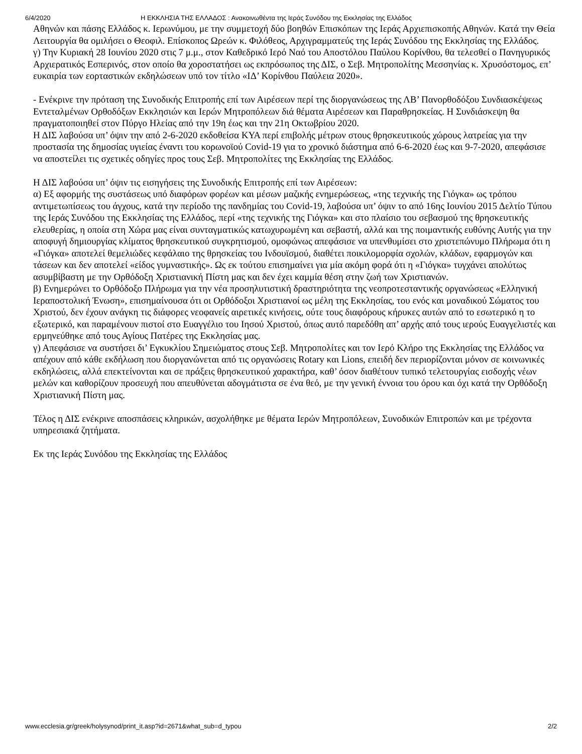6/4/2020 Η ΕΚΚΛΗΣΙΑ ΤΗΣ ΕΛΛΑΔΟΣ : Ανακοινωθέντα της Ιεράς Συνόδου της Εκκλησίας της Ελλάδος
Αθηνών και πάσης Ελλάδος κ. Ιερωνύμου, με την συμμετοχή δύο βοηθών Επισκόπων της Ιεράς Αρχιεπισκοπής Αθηνών. Κατά την Θεία Λειτουργία θα ομιλήσει ο Θεοφιλ. Επίσκοπος Ωρεών κ. Φιλόθεος, Αρχιγραμματεύς της Ιεράς Συνόδου της Εκκλησίας της Ελλάδος.
γ) Την Κυριακή 28 Ιουνίου 2020 στις 7 μ.μ., στον Καθεδρικό Ιερό Ναό του Αποστόλου Παύλου Κορίνθου, θα τελεσθεί ο Πανηγυρικός Αρχιερατικός Εσπερινός, στον οποίο θα χοροστατήσει ως εκπρόσωπος της ΔΙΣ, ο Σεβ. Μητροπολίτης Μεσσηνίας κ. Χρυσόστομος, επ’ ευκαιρία των εορταστικών εκδηλώσεων υπό τον τίτλο «ΙΔ’ Κορίνθου Παύλεια 2020».
- Ενέκρινε την πρόταση της Συνοδικής Επιτροπής επί των Αιρέσεων περί της διοργανώσεως της ΛΒ’ Πανορθοδόξου Συνδιασκέψεως Εντεταλμένων Ορθοδόξων Εκκλησιών και Ιερών Μητροπόλεων διά θέματα Αιρέσεων και Παραθρησκείας. Η Συνδιάσκεψη θα πραγματοποιηθεί στον Πύργο Ηλείας από την 19η έως και την 21η Οκτωβρίου 2020.
Η ΔΙΣ λαβούσα υπ’ όψιν την από 2-6-2020 εκδοθείσα ΚΥΑ περί επιβολής μέτρων στους θρησκευτικούς χώρους λατρείας για την προστασία της δημοσίας υγιείας έναντι του κορωνοϊού Covid-19 για το χρονικό διάστημα από 6-6-2020 έως και 9-7-2020, απεφάσισε να αποστείλει τις σχετικές οδηγίες προς τους Σεβ. Μητροπολίτες της Εκκλησίας της Ελλάδος.
Η ΔΙΣ λαβούσα υπ’ όψιν τις εισηγήσεις της Συνοδικής Επιτροπής επί των Αιρέσεων:
α) Εξ αφορμής της συστάσεως υπό διαφόρων φορέων και μέσων μαζικής ενημερώσεως, «της τεχνικής της Γιόγκα» ως τρόπου αντιμετωπίσεως του άγχους, κατά την περίοδο της πανδημίας του Covid-19, λαβούσα υπ’ όψιν το από 16ης Ιουνίου 2015 Δελτίο Τύπου της Ιεράς Συνόδου της Εκκλησίας της Ελλάδος, περί «της τεχνικής της Γιόγκα» και στο πλαίσιο του σεβασμού της θρησκευτικής ελευθερίας, η οποία στη Χώρα μας είναι συνταγματικώς κατωχυρωμένη και σεβαστή, αλλά και της ποιμαντικής ευθύνης Αυτής για την αποφυγή δημιουργίας κλίματος θρησκευτικού συγκρητισμού, ομοφώνως απεφάσισε να υπενθυμίσει στο χριστεπώνυμο Πλήρωμα ότι η «Γιόγκα» αποτελεί θεμελιώδες κεφάλαιο της θρησκείας του Ινδουϊσμού, διαθέτει ποικιλομορφία σχολών, κλάδων, εφαρμογών και τάσεων και δεν αποτελεί «είδος γυμναστικής». Ως εκ τούτου επισημαίνει για μία ακόμη φορά ότι η «Γιόγκα» τυγχάνει απολύτως ασυμβίβαστη με την Ορθόδοξη Χριστιανική Πίστη μας και δεν έχει καμμία θέση στην ζωή των Χριστιανών.
β) Ενημερώνει το Ορθόδοξο Πλήρωμα για την νέα προσηλυτιστική δραστηριότητα της νεοπροτεσταντικής οργανώσεως «Ελληνική Ιεραποστολική Ένωση», επισημαίνουσα ότι οι Ορθόδοξοι Χριστιανοί ως μέλη της Εκκλησίας, του ενός και μοναδικού Σώματος του Χριστού, δεν έχουν ανάγκη τις διάφορες νεοφανείς αιρετικές κινήσεις, ούτε τους διαφόρους κήρυκες αυτών από το εσωτερικό η το εξωτερικό, και παραμένουν πιστοί στο Ευαγγέλιο του Ιησού Χριστού, όπως αυτό παρεδόθη απ’ αρχής από τους ιερούς Ευαγγελιστές και ερμηνεύθηκε από τους Αγίους Πατέρες της Εκκλησίας μας.
γ) Απεφάσισε να συστήσει δι’ Εγκυκλίου Σημειώματος στους Σεβ. Μητροπολίτες και τον Ιερό Κλήρο της Εκκλησίας της Ελλάδος να απέχουν από κάθε εκδήλωση που διοργανώνεται από τις οργανώσεις Rotary και Lions, επειδή δεν περιορίζονται μόνον σε κοινωνικές εκδηλώσεις, αλλά επεκτείνονται και σε πράξεις θρησκευτικού χαρακτήρα, καθ’ όσον διαθέτουν τυπικό τελετουργίας εισδοχής νέων μελών και καθορίζουν προσευχή που απευθύνεται αδογμάτιστα σε ένα θεό, με την γενική έννοια του όρου και όχι κατά την Ορθόδοξη Χριστιανική Πίστη μας.
Τέλος η ΔΙΣ ενέκρινε αποσπάσεις κληρικών, ασχολήθηκε με θέματα Ιερών Μητροπόλεων, Συνοδικών Επιτροπών και με τρέχοντα υπηρεσιακά ζητήματα.
Εκ της Ιεράς Συνόδου της Εκκλησίας της Ελλάδος
www.ecclesia.gr/greek/holysynod/print_it.asp?id=2671&what_sub=d_typou 2/2